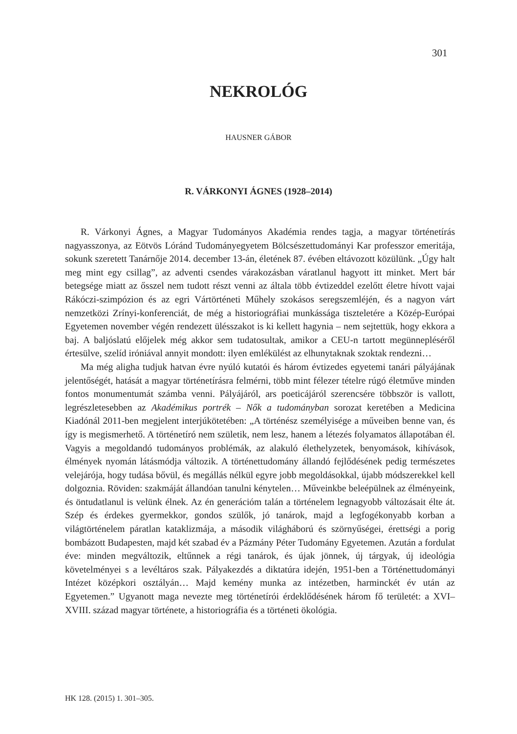301
NEKROLÓG
HAUSNER GÁBOR
R. VÁRKONYI ÁGNES (1928–2014)
R. Várkonyi Ágnes, a Magyar Tudományos Akadémia rendes tagja, a magyar történetírás nagyasszonya, az Eötvös Lóránd Tudományegyetem Bölcsészettudományi Kar professzor emeritája, sokunk szeretett Tanárnője 2014. december 13-án, életének 87. évében eltávozott közülünk. „Úgy halt meg mint egy csillag”, az adventi csendes várakozásban váratlanul hagyott itt minket. Mert bár betegsége miatt az ősszel nem tudott részt venni az általa több évtizeddel ezelőtt életre hívott vajai Rákóczi-szimpózion és az egri Vártörténeti Műhely szokásos seregszemléjén, és a nagyon várt nemzetközi Zrínyi-konferenciát, de még a historiográfiai munkássága tiszteletére a Közép-Európai Egyetemen november végén rendezett ülésszakot is ki kellett hagynia – nem sejtettük, hogy ekkora a baj. A baljóslatú előjelek még akkor sem tudatosultak, amikor a CEU-n tartott megünnepléséről értesülve, szelíd iróniával annyit mondott: ilyen emlékülést az elhunytaknak szoktak rendezni…
Ma még aligha tudjuk hatvan évre nyúló kutatói és három évtizedes egyetemi tanári pályájának jelentőségét, hatását a magyar történetírásra felmérni, több mint félezer tételre rúgó életműve minden fontos monumentumát számba venni. Pályájáról, ars poeticájáról szerencsére többször is vallott, legrészletesebben az Akadémikus portrék – Nők a tudományban sorozat keretében a Medicina Kiadónál 2011-ben megjelent interjúkötetében: „A történész személyisége a műveiben benne van, és így is megismerhető. A történetíró nem születik, nem lesz, hanem a létezés folyamatos állapotában él. Vagyis a megoldandó tudományos problémák, az alakuló élethelyzetek, benyomások, kihívások, élmények nyomán látásmódja változik. A történettudomány állandó fejlődésének pedig természetes velejárója, hogy tudása bővül, és megállás nélkül egyre jobb megoldásokkal, újabb módszerekkel kell dolgoznia. Röviden: szakmáját állandóan tanulni kénytelen… Műveinkbe beleépülnek az élményeink, és öntudatlanul is velünk élnek. Az én generációm talán a történelem legnagyobb változásait élte át. Szép és érdekes gyermekkor, gondos szülők, jó tanárok, majd a legfogékonyabb korban a világtörténelem páratlan kataklizmája, a második világháború és szörnyűségei, érettségi a porig bombázott Budapesten, majd két szabad év a Pázmány Péter Tudomány Egyetemen. Azután a fordulat éve: minden megváltozik, eltűnnek a régi tanárok, és újak jönnek, új tárgyak, új ideológia követelményei s a levéltáros szak. Pályakezdés a diktatúra idején, 1951-ben a Történettudományi Intézet középkori osztályán… Majd kemény munka az intézetben, harminckét év után az Egyetemen.” Ugyanott maga nevezte meg történetírói érdeklődésének három fő területét: a XVI–XVIII. század magyar története, a historiográfia és a történeti ökológia.
HK 128. (2015) 1. 301–305.